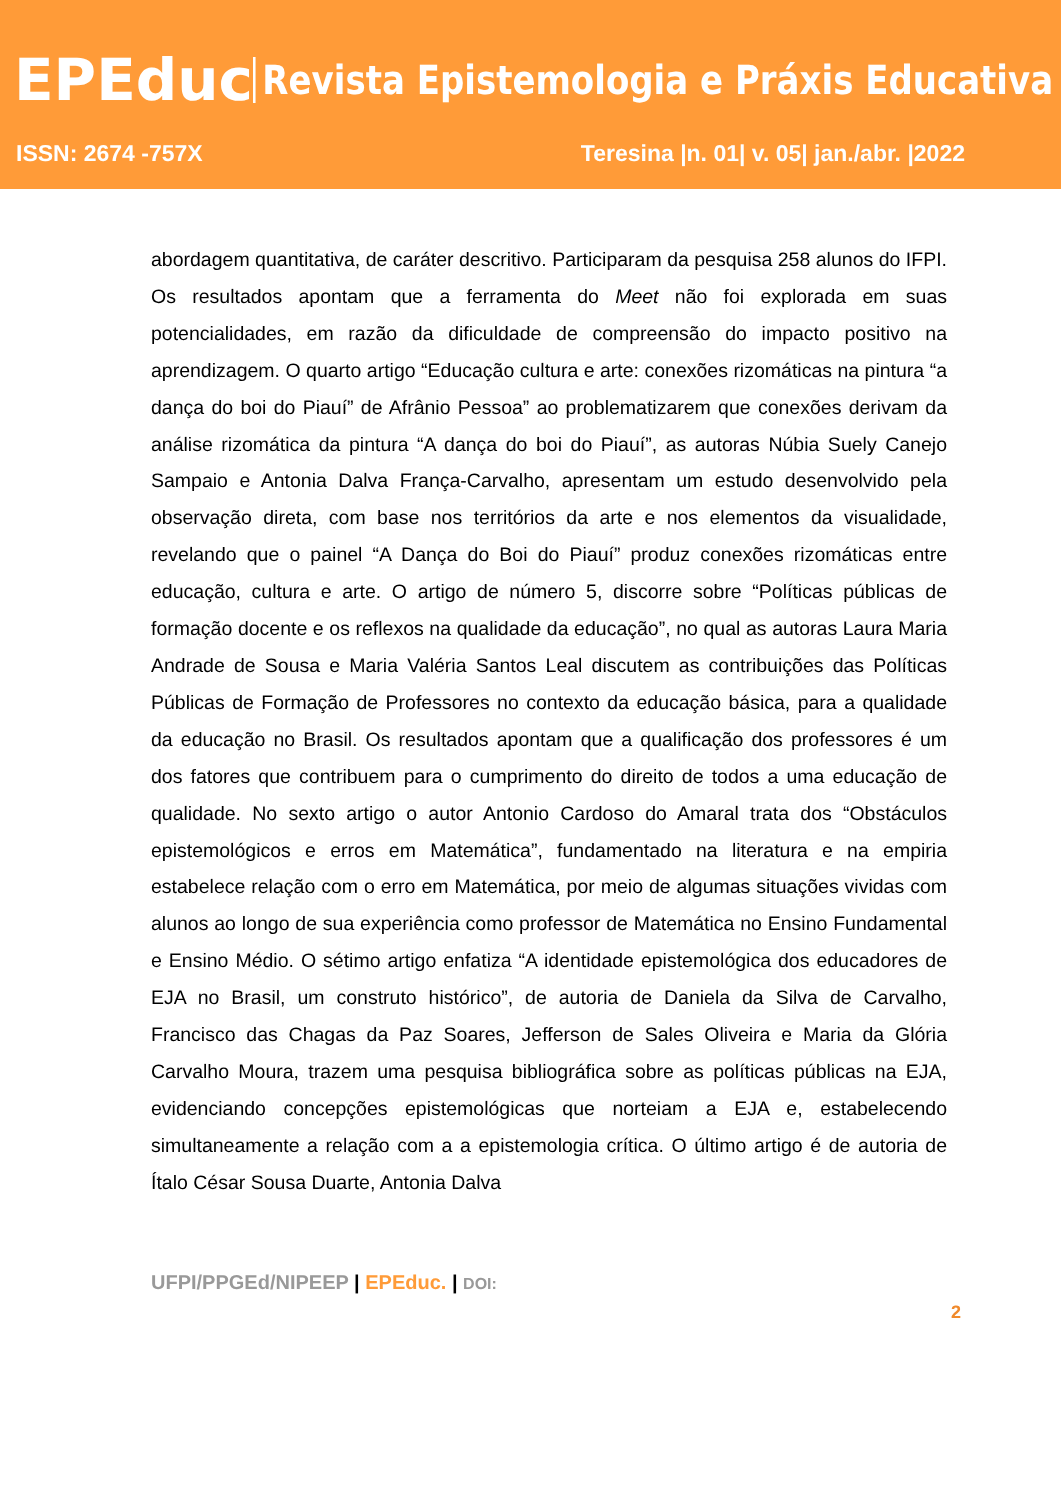EPEduc
Revista Epistemologia e Práxis Educativa
ISSN: 2674 -757X Teresina |n. 01| v. 05| jan./abr. |2022
abordagem quantitativa, de caráter descritivo. Participaram da pesquisa 258 alunos do IFPI. Os resultados apontam que a ferramenta do Meet não foi explorada em suas potencialidades, em razão da dificuldade de compreensão do impacto positivo na aprendizagem. O quarto artigo “Educação cultura e arte: conexões rizomáticas na pintura “a dança do boi do Piauí” de Afrânio Pessoa” ao problematizarem que conexões derivam da análise rizomática da pintura “A dança do boi do Piauí”, as autoras Núbia Suely Canejo Sampaio e Antonia Dalva França-Carvalho, apresentam um estudo desenvolvido pela observação direta, com base nos territórios da arte e nos elementos da visualidade, revelando que o painel “A Dança do Boi do Piauí” produz conexões rizomáticas entre educação, cultura e arte. O artigo de número 5, discorre sobre “Políticas públicas de formação docente e os reflexos na qualidade da educação”, no qual as autoras Laura Maria Andrade de Sousa e Maria Valéria Santos Leal discutem as contribuições das Políticas Públicas de Formação de Professores no contexto da educação básica, para a qualidade da educação no Brasil. Os resultados apontam que a qualificação dos professores é um dos fatores que contribuem para o cumprimento do direito de todos a uma educação de qualidade. No sexto artigo o autor Antonio Cardoso do Amaral trata dos “Obstáculos epistemológicos e erros em Matemática”, fundamentado na literatura e na empiria estabelece relação com o erro em Matemática, por meio de algumas situações vividas com alunos ao longo de sua experiência como professor de Matemática no Ensino Fundamental e Ensino Médio. O sétimo artigo enfatiza “A identidade epistemológica dos educadores de EJA no Brasil, um construto histórico”, de autoria de Daniela da Silva de Carvalho, Francisco das Chagas da Paz Soares, Jefferson de Sales Oliveira e Maria da Glória Carvalho Moura, trazem uma pesquisa bibliográfica sobre as políticas públicas na EJA, evidenciando concepções epistemológicas que norteiam a EJA e, estabelecendo simultaneamente a relação com a a epistemologia crítica. O último artigo é de autoria de Ítalo César Sousa Duarte, Antonia Dalva
UFPI/PPGEd/NIPEEP | EPEduc. | DOI:
2